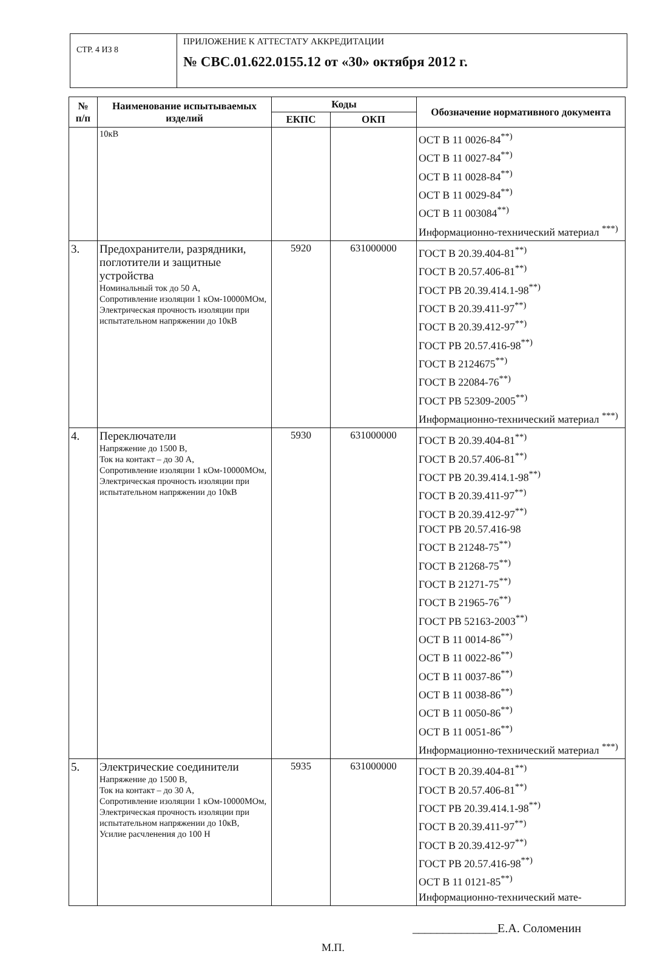СТР. 4 ИЗ 8
ПРИЛОЖЕНИЕ К АТТЕСТАТУ АККРЕДИТАЦИИ
№ СВС.01.622.0155.12 от «30» октября 2012 г.
| № п/п | Наименование испытываемых изделий | Коды | | Обозначение нормативного документа |
| --- | --- | --- | --- | --- |
| | | ЕКПС | ОКП | |
| | 10кВ | | | ОСТ В 11 0026-84<sup>**)</sup> ОСТ В 11 0027-84<sup>**)</sup> ОСТ В 11 0028-84<sup>**)</sup> ОСТ В 11 0029-84<sup>**)</sup> ОСТ В 11 003084<sup>**)</sup> Информационно-технический материал <sup>***)</sup> |
| 3. | Предохранители, разрядники, поглотители и защитные устройства Номинальный ток до 50 А, Сопротивление изоляции 1 кОм-10000МОм, Электрическая прочность изоляции при испытательном напряжении до 10кВ | 5920 | 631000000 | ГОСТ В 20.39.404-81<sup>**)</sup> ГОСТ В 20.57.406-81<sup>**)</sup> ГОСТ РВ 20.39.414.1-98<sup>**)</sup> ГОСТ В 20.39.411-97<sup>**)</sup> ГОСТ В 20.39.412-97<sup>**)</sup> ГОСТ РВ 20.57.416-98<sup>**)</sup> ГОСТ В 2124675<sup>**)</sup> ГОСТ В 22084-76<sup>**)</sup> ГОСТ РВ 52309-2005<sup>**)</sup> Информационно-технический материал <sup>***)</sup> |
| 4. | Переключатели Напряжение до 1500 В, Ток на контакт – до 30 А, Сопротивление изоляции 1 кОм-10000МОм, Электрическая прочность изоляции при испытательном напряжении до 10кВ | 5930 | 631000000 | ГОСТ В 20.39.404-81<sup>**)</sup> ГОСТ В 20.57.406-81<sup>**)</sup> ГОСТ РВ 20.39.414.1-98<sup>**)</sup> ГОСТ В 20.39.411-97<sup>**)</sup> ГОСТ В 20.39.412-97<sup>**)</sup> ГОСТ РВ 20.57.416-98 ГОСТ В 21248-75<sup>**)</sup> ГОСТ В 21268-75<sup>**)</sup> ГОСТ В 21271-75<sup>**)</sup> ГОСТ В 21965-76<sup>**)</sup> ГОСТ РВ 52163-2003<sup>**)</sup> ОСТ В 11 0014-86<sup>**)</sup> ОСТ В 11 0022-86<sup>**)</sup> ОСТ В 11 0037-86<sup>**)</sup> ОСТ В 11 0038-86<sup>**)</sup> ОСТ В 11 0050-86<sup>**)</sup> ОСТ В 11 0051-86<sup>**)</sup> Информационно-технический материал <sup>***)</sup> |
| 5. | Электрические соединители Напряжение до 1500 В, Ток на контакт – до 30 А, Сопротивление изоляции 1 кОм-10000МОм, Электрическая прочность изоляции при испытательном напряжении до 10кВ, Усилие расчленения до 100 Н | 5935 | 631000000 | ГОСТ В 20.39.404-81<sup>**)</sup> ГОСТ В 20.57.406-81<sup>**)</sup> ГОСТ РВ 20.39.414.1-98<sup>**)</sup> ГОСТ В 20.39.411-97<sup>**)</sup> ГОСТ В 20.39.412-97<sup>**)</sup> ГОСТ РВ 20.57.416-98<sup>**)</sup> ОСТ В 11 0121-85<sup>**)</sup> Информационно-технический мате- |
______________Е.А. Соломенин
М.П.